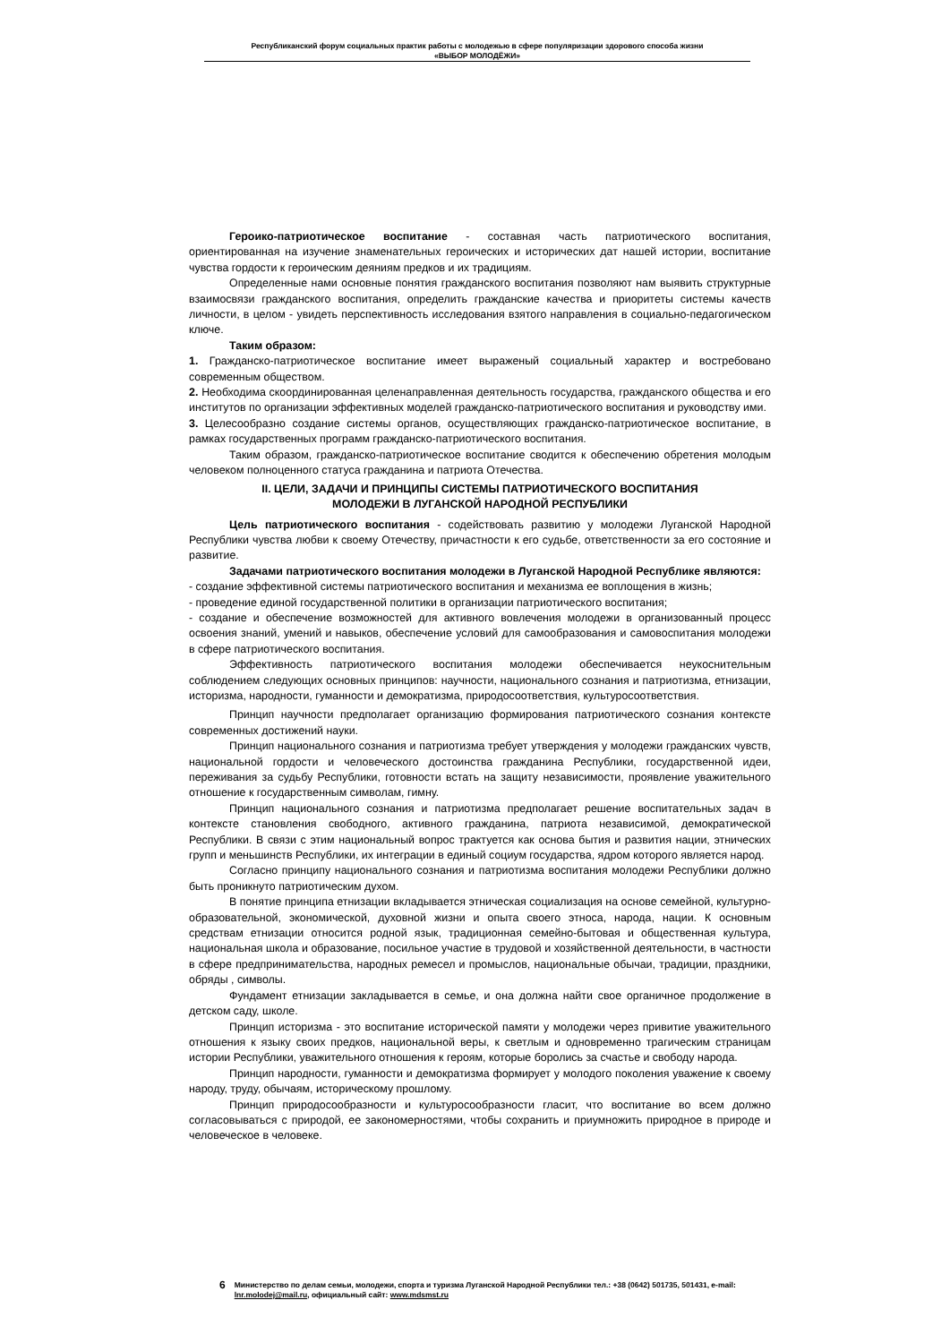Республиканский форум социальных практик работы с молодежью в сфере популяризации здорового способа жизни
«ВЫБОР МОЛОДЁЖИ»
Героико-патриотическое воспитание - составная часть патриотического воспитания, ориентированная на изучение знаменательных героических и исторических дат нашей истории, воспитание чувства гордости к героическим деяниям предков и их традициям.
Определенные нами основные понятия гражданского воспитания позволяют нам выявить структурные взаимосвязи гражданского воспитания, определить гражданские качества и приоритеты системы качеств личности, в целом - увидеть перспективность исследования взятого направления в социально-педагогическом ключе.
Таким образом:
1. Гражданско-патриотическое воспитание имеет выраженый социальный характер и востребовано современным обществом.
2. Необходима скоординированная целенаправленная деятельность государства, гражданского общества и его институтов по организации эффективных моделей гражданско-патриотического воспитания и руководству ими.
3. Целесообразно создание системы органов, осуществляющих гражданско-патриотическое воспитание, в рамках государственных программ гражданско-патриотического воспитания.
Таким образом, гражданско-патриотическое воспитание сводится к обеспечению обретения молодым человеком полноценного статуса гражданина и патриота Отечества.
II. ЦЕЛИ, ЗАДАЧИ И ПРИНЦИПЫ СИСТЕМЫ ПАТРИОТИЧЕСКОГО ВОСПИТАНИЯ
МОЛОДЕЖИ В ЛУГАНСКОЙ НАРОДНОЙ РЕСПУБЛИКИ
Цель патриотического воспитания - содействовать развитию у молодежи Луганской Народной Республики чувства любви к своему Отечеству, причастности к его судьбе, ответственности за его состояние и развитие.
Задачами патриотического воспитания молодежи в Луганской Народной Республике являются:
- создание эффективной системы патриотического воспитания и механизма ее воплощения в жизнь;
- проведение единой государственной политики в организации патриотического воспитания;
- создание и обеспечение возможностей для активного вовлечения молодежи в организованный процесс освоения знаний, умений и навыков, обеспечение условий для самообразования и самовоспитания молодежи в сфере патриотического воспитания.
Эффективность патриотического воспитания молодежи обеспечивается неукоснительным соблюдением следующих основных принципов: научности, национального сознания и патриотизма, етнизации, историзма, народности, гуманности и демократизма, природосоответствия, культуросоответствия.
Принцип научности предполагает организацию формирования патриотического сознания контексте современных достижений науки.
Принцип национального сознания и патриотизма требует утверждения у молодежи гражданских чувств, национальной гордости и человеческого достоинства гражданина Республики, государственной идеи, переживания за судьбу Республики, готовности встать на защиту независимости, проявление уважительного отношение к государственным символам, гимну.
Принцип национального сознания и патриотизма предполагает решение воспитательных задач в контексте становления свободного, активного гражданина, патриота независимой, демократической Республики. В связи с этим национальный вопрос трактуется как основа бытия и развития нации, этнических групп и меньшинств Республики, их интеграции в единый социум государства, ядром которого является народ.
Согласно принципу национального сознания и патриотизма воспитания молодежи Республики должно быть проникнуто патриотическим духом.
В понятие принципа етнизации вкладывается этническая социализация на основе семейной, культурно-образовательной, экономической, духовной жизни и опыта своего этноса, народа, нации. К основным средствам етнизации относится родной язык, традиционная семейно-бытовая и общественная культура, национальная школа и образование, посильное участие в трудовой и хозяйственной деятельности, в частности в сфере предпринимательства, народных ремесел и промыслов, национальные обычаи, традиции, праздники, обряды , символы.
Фундамент етнизации закладывается в семье, и она должна найти свое органичное продолжение в детском саду, школе.
Принцип историзма - это воспитание исторической памяти у молодежи через привитие уважительного отношения к языку своих предков, национальной веры, к светлым и одновременно трагическим страницам истории Республики, уважительного отношения к героям, которые боролись за счастье и свободу народа.
Принцип народности, гуманности и демократизма формирует у молодого поколения уважение к своему народу, труду, обычаям, историческому прошлому.
Принцип природосообразности и культуросообразности гласит, что воспитание во всем должно согласовываться с природой, ее закономерностями, чтобы сохранить и приумножить природное в природе и человеческое в человеке.
6 Министерство по делам семьи, молодежи, спорта и туризма Луганской Народной Республики тел.: +38 (0642) 501735, 501431, e-mail: lnr.molodej@mail.ru, официальный сайт: www.mdsmst.ru